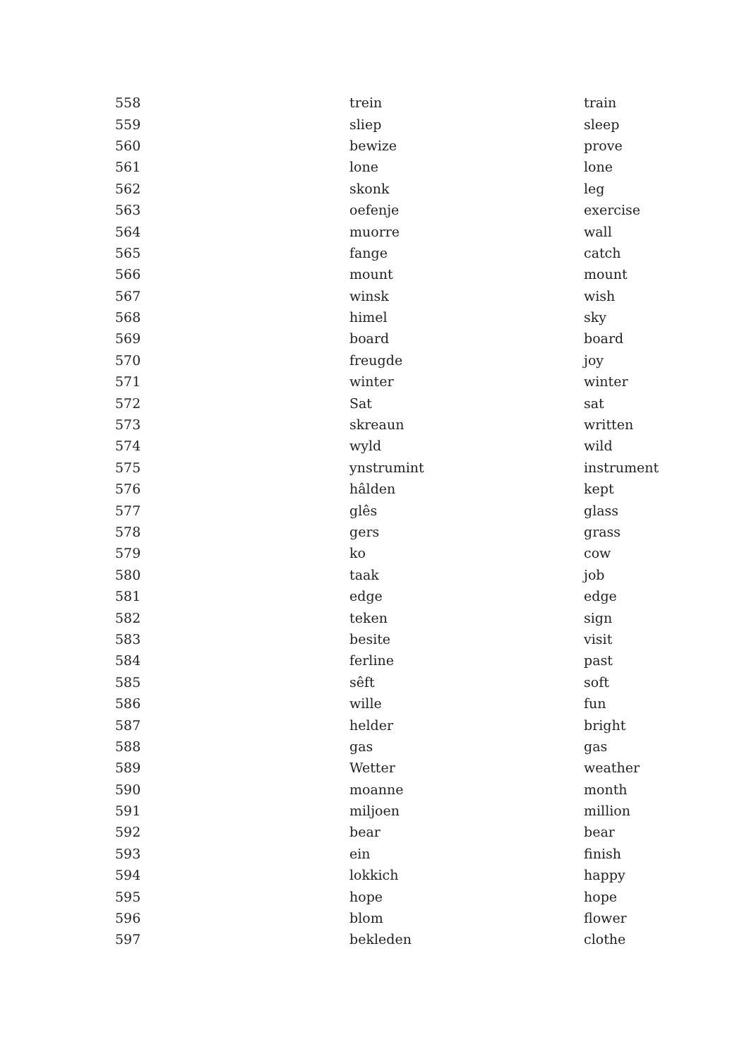| 558 | trein | train |
| 559 | sliep | sleep |
| 560 | bewize | prove |
| 561 | lone | lone |
| 562 | skonk | leg |
| 563 | oefenje | exercise |
| 564 | muorre | wall |
| 565 | fange | catch |
| 566 | mount | mount |
| 567 | winsk | wish |
| 568 | himel | sky |
| 569 | board | board |
| 570 | freugde | joy |
| 571 | winter | winter |
| 572 | Sat | sat |
| 573 | skreaun | written |
| 574 | wyld | wild |
| 575 | ynstrumint | instrument |
| 576 | hâlden | kept |
| 577 | glês | glass |
| 578 | gers | grass |
| 579 | ko | cow |
| 580 | taak | job |
| 581 | edge | edge |
| 582 | teken | sign |
| 583 | besite | visit |
| 584 | ferline | past |
| 585 | sêft | soft |
| 586 | wille | fun |
| 587 | helder | bright |
| 588 | gas | gas |
| 589 | Wetter | weather |
| 590 | moanne | month |
| 591 | miljoen | million |
| 592 | bear | bear |
| 593 | ein | finish |
| 594 | lokkich | happy |
| 595 | hope | hope |
| 596 | blom | flower |
| 597 | bekleden | clothe |